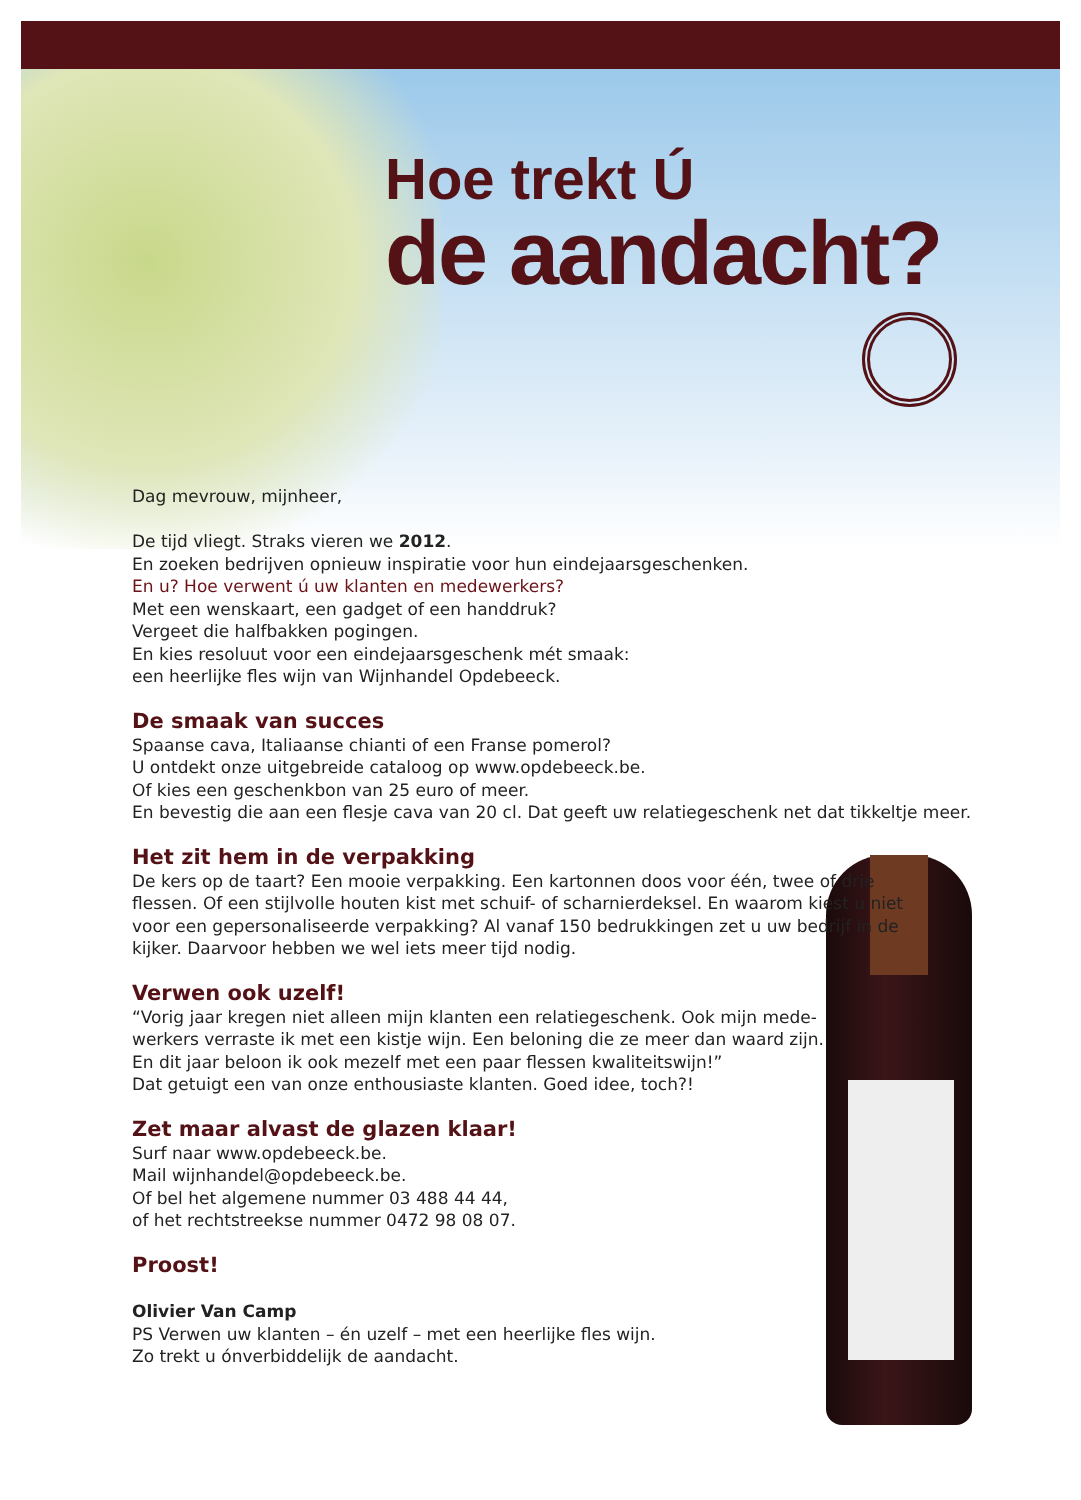Hoe trekt Ú
de aandacht?
Dag mevrouw, mijnheer,
De tijd vliegt. Straks vieren we 2012.
En zoeken bedrijven opnieuw inspiratie voor hun eindejaarsgeschenken.
En u? Hoe verwent ú uw klanten en medewerkers?
Met een wenskaart, een gadget of een handdruk?
Vergeet die halfbakken pogingen.
En kies resoluut voor een eindejaarsgeschenk mét smaak:
een heerlijke fles wijn van Wijnhandel Opdebeeck.
De smaak van succes
Spaanse cava, Italiaanse chianti of een Franse pomerol?
U ontdekt onze uitgebreide cataloog op www.opdebeeck.be.
Of kies een geschenkbon van 25 euro of meer.
En bevestig die aan een flesje cava van 20 cl. Dat geeft uw relatiegeschenk net dat tikkeltje meer.
Het zit hem in de verpakking
De kers op de taart? Een mooie verpakking. Een kartonnen doos voor één, twee of drie flessen. Of een stijlvolle houten kist met schuif- of scharnierdeksel. En waarom kiest u niet voor een gepersonaliseerde verpakking? Al vanaf 150 bedrukkingen zet u uw bedrijf in de kijker. Daarvoor hebben we wel iets meer tijd nodig.
Verwen ook uzelf!
“Vorig jaar kregen niet alleen mijn klanten een relatiegeschenk. Ook mijn mede-
werkers verraste ik met een kistje wijn. Een beloning die ze meer dan waard zijn.
En dit jaar beloon ik ook mezelf met een paar flessen kwaliteitswijn!”
Dat getuigt een van onze enthousiaste klanten. Goed idee, toch?!
Zet maar alvast de glazen klaar!
Surf naar www.opdebeeck.be.
Mail wijnhandel@opdebeeck.be.
Of bel het algemene nummer 03 488 44 44,
of het rechtstreekse nummer 0472 98 08 07.
Proost!
Olivier Van Camp
PS Verwen uw klanten – én uzelf – met een heerlijke fles wijn.
Zo trekt u ónverbiddelijk de aandacht.